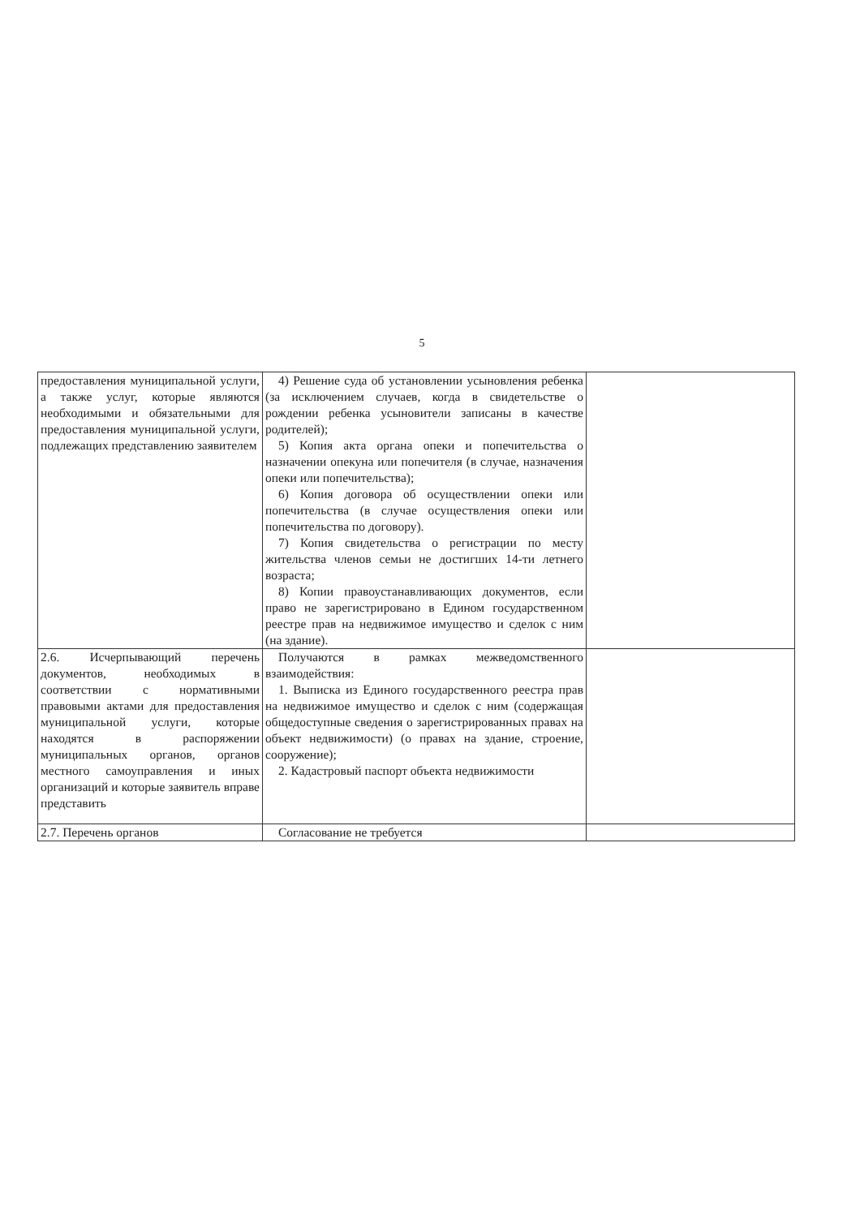5
| предоставления муниципальной услуги, а также услуг, которые являются необходимыми и обязательными для предоставления муниципальной услуги, подлежащих представлению заявителем | 4) Решение суда об установлении усыновления ребенка (за исключением случаев, когда в свидетельстве о рождении ребенка усыновители записаны в качестве родителей); 5) Копия акта органа опеки и попечительства о назначении опекуна или попечителя (в случае, назначения опеки или попечительства); 6) Копия договора об осуществлении опеки или попечительства (в случае осуществления опеки или попечительства по договору). 7) Копия свидетельства о регистрации по месту жительства членов семьи не достигших 14-ти летнего возраста; 8) Копии правоустанавливающих документов, если право не зарегистрировано в Едином государственном реестре прав на недвижимое имущество и сделок с ним (на здание). | |
| 2.6. Исчерпывающий перечень документов, необходимых в соответствии с нормативными правовыми актами для предоставления муниципальной услуги, которые находятся в распоряжении муниципальных органов, органов местного самоуправления и иных организаций и которые заявитель вправе представить | Получаются в рамках межведомственного взаимодействия: 1. Выписка из Единого государственного реестра прав на недвижимое имущество и сделок с ним (содержащая общедоступные сведения о зарегистрированных правах на объект недвижимости) (о правах на здание, строение, сооружение); 2. Кадастровый паспорт объекта недвижимости | |
| 2.7. Перечень органов | Согласование не требуется | |